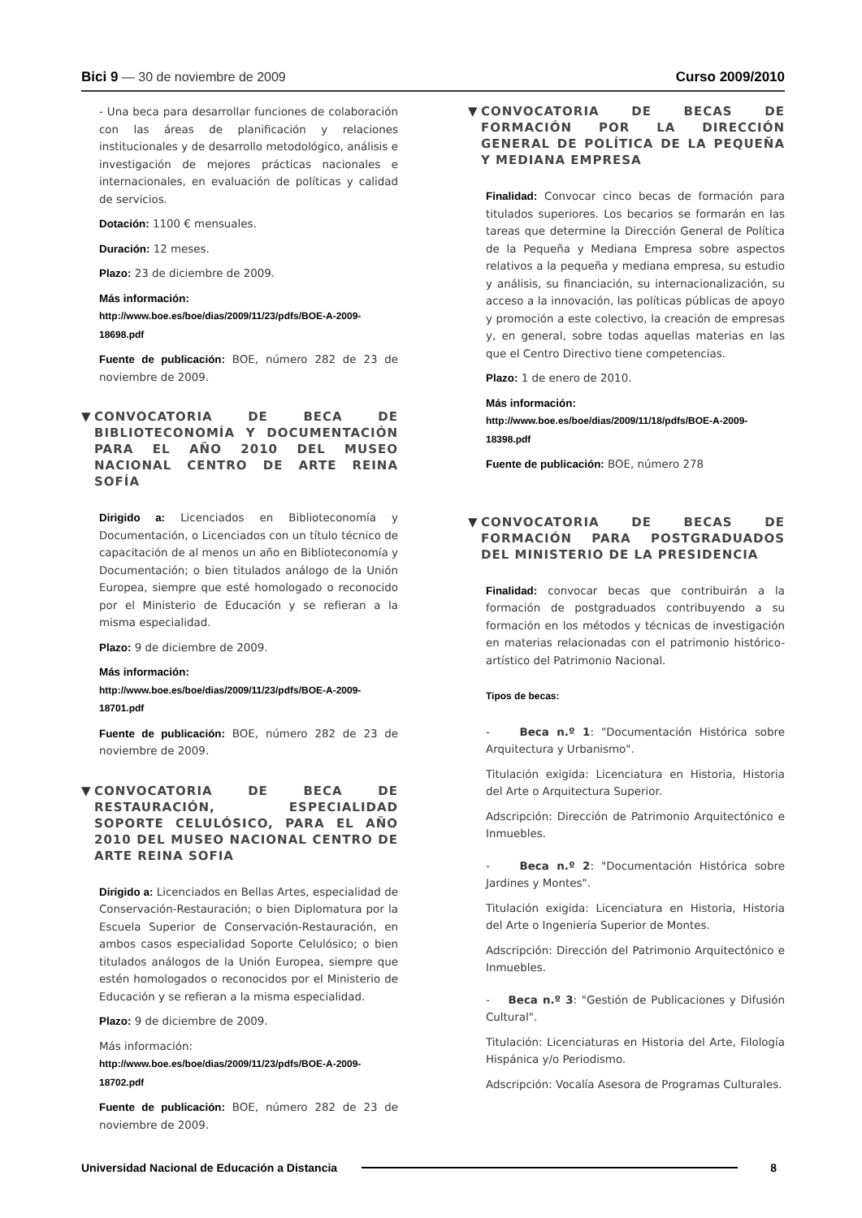Bici 9 — 30 de noviembre de 2009
Curso 2009/2010
- Una beca para desarrollar funciones de colaboración con las áreas de planificación y relaciones institucionales y de desarrollo metodológico, análisis e investigación de mejores prácticas nacionales e internacionales, en evaluación de políticas y calidad de servicios.
Dotación: 1100 € mensuales.
Duración: 12 meses.
Plazo: 23 de diciembre de 2009.
Más información:
http://www.boe.es/boe/dias/2009/11/23/pdfs/BOE-A-2009-18698.pdf
Fuente de publicación: BOE, número 282 de 23 de noviembre de 2009.
▼ CONVOCATORIA DE BECA DE BIBLIOTECONOMÍA Y DOCUMENTACIÓN PARA EL AÑO 2010 DEL MUSEO NACIONAL CENTRO DE ARTE REINA SOFÍA
Dirigido a: Licenciados en Biblioteconomía y Documentación, o Licenciados con un título técnico de capacitación de al menos un año en Biblioteconomía y Documentación; o bien titulados análogo de la Unión Europea, siempre que esté homologado o reconocido por el Ministerio de Educación y se refieran a la misma especialidad.
Plazo: 9 de diciembre de 2009.
Más información:
http://www.boe.es/boe/dias/2009/11/23/pdfs/BOE-A-2009-18701.pdf
Fuente de publicación: BOE, número 282 de 23 de noviembre de 2009.
▼ CONVOCATORIA DE BECA DE RESTAURACIÓN, ESPECIALIDAD SOPORTE CELULÓSICO, PARA EL AÑO 2010 DEL MUSEO NACIONAL CENTRO DE ARTE REINA SOFIA
Dirigido a: Licenciados en Bellas Artes, especialidad de Conservación-Restauración; o bien Diplomatura por la Escuela Superior de Conservación-Restauración, en ambos casos especialidad Soporte Celulósico; o bien titulados análogos de la Unión Europea, siempre que estén homologados o reconocidos por el Ministerio de Educación y se refieran a la misma especialidad.
Plazo: 9 de diciembre de 2009.
Más información:
http://www.boe.es/boe/dias/2009/11/23/pdfs/BOE-A-2009-18702.pdf
Fuente de publicación: BOE, número 282 de 23 de noviembre de 2009.
▼ CONVOCATORIA DE BECAS DE FORMACIÓN POR LA DIRECCIÓN GENERAL DE POLÍTICA DE LA PEQUEÑA Y MEDIANA EMPRESA
Finalidad: Convocar cinco becas de formación para titulados superiores. Los becarios se formarán en las tareas que determine la Dirección General de Política de la Pequeña y Mediana Empresa sobre aspectos relativos a la pequeña y mediana empresa, su estudio y análisis, su financiación, su internacionalización, su acceso a la innovación, las políticas públicas de apoyo y promoción a este colectivo, la creación de empresas y, en general, sobre todas aquellas materias en las que el Centro Directivo tiene competencias.
Plazo: 1 de enero de 2010.
Más información:
http://www.boe.es/boe/dias/2009/11/18/pdfs/BOE-A-2009-18398.pdf
Fuente de publicación: BOE, número 278
▼ CONVOCATORIA DE BECAS DE FORMACIÓN PARA POSTGRADUADOS DEL MINISTERIO DE LA PRESIDENCIA
Finalidad: convocar becas que contribuirán a la formación de postgraduados contribuyendo a su formación en los métodos y técnicas de investigación en materias relacionadas con el patrimonio histórico-artístico del Patrimonio Nacional.
Tipos de becas:
- Beca n.º 1: "Documentación Histórica sobre Arquitectura y Urbanismo".
Titulación exigida: Licenciatura en Historia, Historia del Arte o Arquitectura Superior.
Adscripción: Dirección de Patrimonio Arquitectónico e Inmuebles.
- Beca n.º 2: "Documentación Histórica sobre Jardines y Montes".
Titulación exigida: Licenciatura en Historia, Historia del Arte o Ingeniería Superior de Montes.
Adscripción: Dirección del Patrimonio Arquitectónico e Inmuebles.
- Beca n.º 3: "Gestión de Publicaciones y Difusión Cultural".
Titulación: Licenciaturas en Historia del Arte, Filología Hispánica y/o Periodismo.
Adscripción: Vocalía Asesora de Programas Culturales.
Universidad Nacional de Educación a Distancia 8